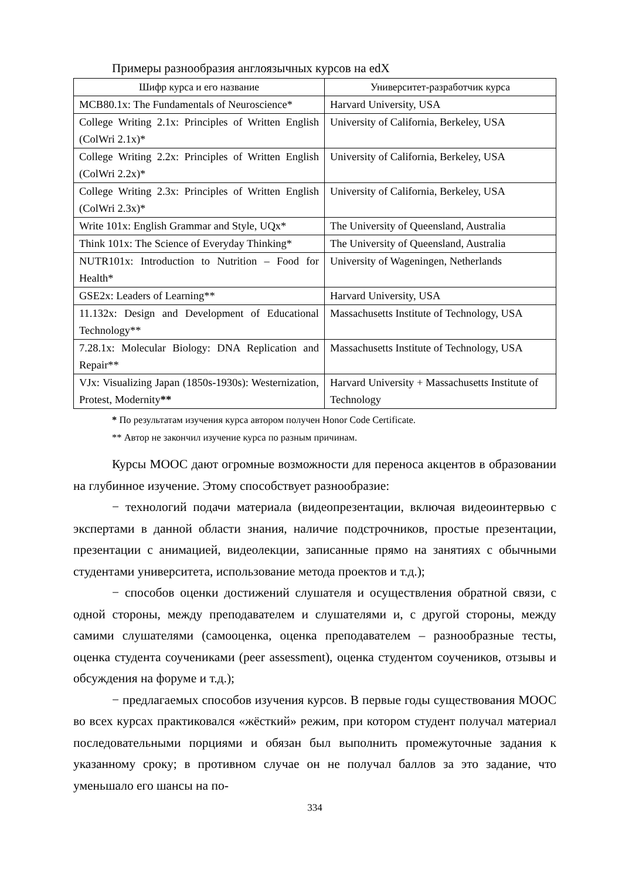Примеры разнообразия англоязычных курсов на edX
| Шифр курса и его название | Университет-разработчик курса |
| --- | --- |
| MCB80.1x: The Fundamentals of Neuroscience* | Harvard University, USA |
| College Writing 2.1x: Principles of Written English (ColWri 2.1x)* | University of California, Berkeley, USA |
| College Writing 2.2x: Principles of Written English (ColWri 2.2x)* | University of California, Berkeley, USA |
| College Writing 2.3x: Principles of Written English (ColWri 2.3x)* | University of California, Berkeley, USA |
| Write 101x: English Grammar and Style, UQx* | The University of Queensland, Australia |
| Think 101x: The Science of Everyday Thinking* | The University of Queensland, Australia |
| NUTR101x: Introduction to Nutrition – Food for Health* | University of Wageningen, Netherlands |
| GSE2x: Leaders of Learning** | Harvard University, USA |
| 11.132x: Design and Development of Educational Technology** | Massachusetts Institute of Technology, USA |
| 7.28.1x: Molecular Biology: DNA Replication and Repair** | Massachusetts Institute of Technology, USA |
| VJx: Visualizing Japan (1850s-1930s): Westernization, Protest, Modernity ** | Harvard University + Massachusetts Institute of Technology |
* По результатам изучения курса автором получен Honor Code Certificate.
** Автор не закончил изучение курса по разным причинам.
Курсы МООС дают огромные возможности для переноса акцентов в образовании на глубинное изучение. Этому способствует разнообразие:
− технологий подачи материала (видеопрезентации, включая видеоинтервью с экспертами в данной области знания, наличие подстрочников, простые презентации, презентации с анимацией, видеолекции, записанные прямо на занятиях с обычными студентами университета, использование метода проектов и т.д.);
− способов оценки достижений слушателя и осуществления обратной связи, с одной стороны, между преподавателем и слушателями и, с другой стороны, между самими слушателями (самооценка, оценка преподавателем – разнообразные тесты, оценка студента соучениками (peer assessment), оценка студентом соучеников, отзывы и обсуждения на форуме и т.д.);
− предлагаемых способов изучения курсов. В первые годы существования МООС во всех курсах практиковался «жёсткий» режим, при котором студент получал материал последовательными порциями и обязан был выполнить промежуточные задания к указанному сроку; в противном случае он не получал баллов за это задание, что уменьшало его шансы на по-
334